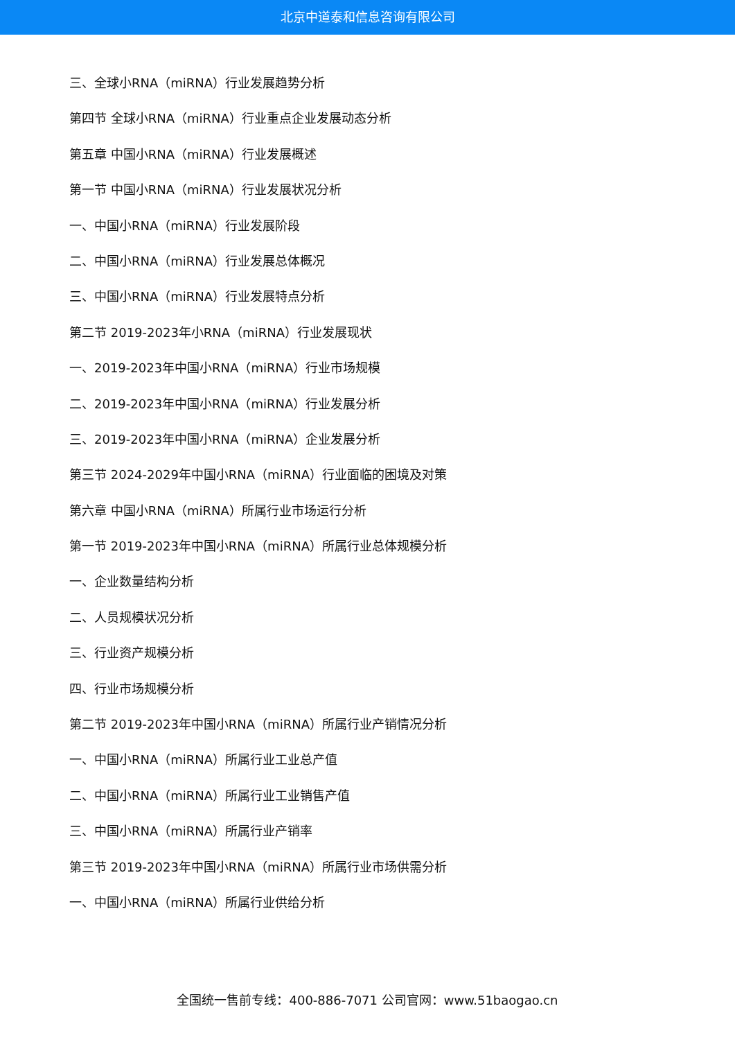北京中道泰和信息咨询有限公司
三、全球小RNA（miRNA）行业发展趋势分析
第四节 全球小RNA（miRNA）行业重点企业发展动态分析
第五章 中国小RNA（miRNA）行业发展概述
第一节 中国小RNA（miRNA）行业发展状况分析
一、中国小RNA（miRNA）行业发展阶段
二、中国小RNA（miRNA）行业发展总体概况
三、中国小RNA（miRNA）行业发展特点分析
第二节 2019-2023年小RNA（miRNA）行业发展现状
一、2019-2023年中国小RNA（miRNA）行业市场规模
二、2019-2023年中国小RNA（miRNA）行业发展分析
三、2019-2023年中国小RNA（miRNA）企业发展分析
第三节 2024-2029年中国小RNA（miRNA）行业面临的困境及对策
第六章 中国小RNA（miRNA）所属行业市场运行分析
第一节 2019-2023年中国小RNA（miRNA）所属行业总体规模分析
一、企业数量结构分析
二、人员规模状况分析
三、行业资产规模分析
四、行业市场规模分析
第二节 2019-2023年中国小RNA（miRNA）所属行业产销情况分析
一、中国小RNA（miRNA）所属行业工业总产值
二、中国小RNA（miRNA）所属行业工业销售产值
三、中国小RNA（miRNA）所属行业产销率
第三节 2019-2023年中国小RNA（miRNA）所属行业市场供需分析
一、中国小RNA（miRNA）所属行业供给分析
全国统一售前专线：400-886-7071 公司官网：www.51baogao.cn